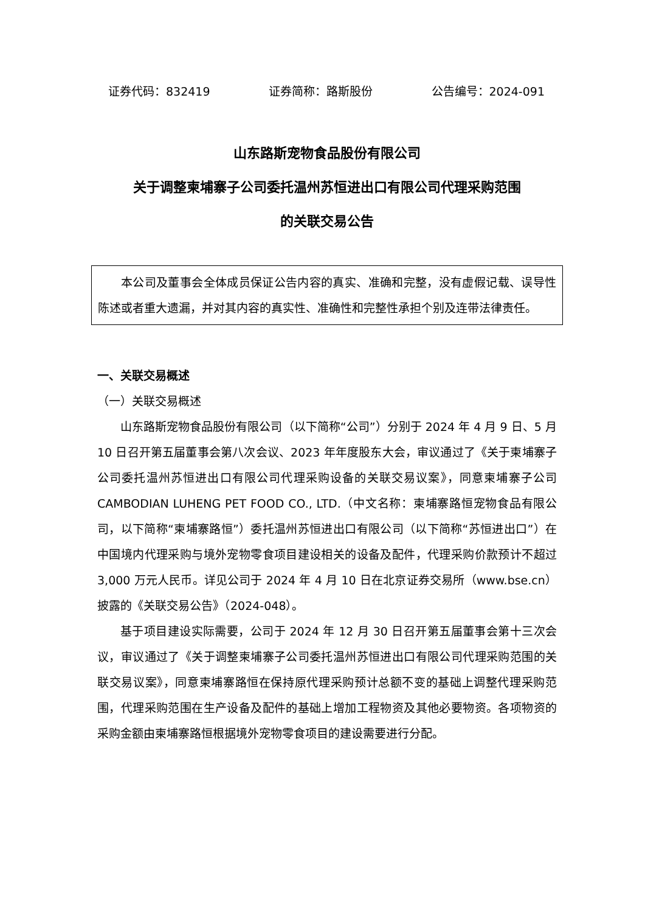证券代码：832419 证券简称：路斯股份 公告编号：2024-091
山东路斯宠物食品股份有限公司
关于调整柬埔寨子公司委托温州苏恒进出口有限公司代理采购范围
的关联交易公告
本公司及董事会全体成员保证公告内容的真实、准确和完整，没有虚假记载、误导性陈述或者重大遗漏，并对其内容的真实性、准确性和完整性承担个别及连带法律责任。
一、关联交易概述
（一）关联交易概述
山东路斯宠物食品股份有限公司（以下简称“公司”）分别于 2024 年 4 月 9 日、5 月 10 日召开第五届董事会第八次会议、2023 年年度股东大会，审议通过了《关于柬埔寨子公司委托温州苏恒进出口有限公司代理采购设备的关联交易议案》，同意柬埔寨子公司 CAMBODIAN LUHENG PET FOOD CO., LTD.（中文名称：柬埔寨路恒宠物食品有限公司，以下简称“柬埔寨路恒”）委托温州苏恒进出口有限公司（以下简称“苏恒进出口”）在中国境内代理采购与境外宠物零食项目建设相关的设备及配件，代理采购价款预计不超过 3,000 万元人民币。详见公司于 2024 年 4 月 10 日在北京证券交易所（www.bse.cn）披露的《关联交易公告》（2024-048）。
基于项目建设实际需要，公司于 2024 年 12 月 30 日召开第五届董事会第十三次会议，审议通过了《关于调整柬埔寨子公司委托温州苏恒进出口有限公司代理采购范围的关联交易议案》，同意柬埔寨路恒在保持原代理采购预计总额不变的基础上调整代理采购范围，代理采购范围在生产设备及配件的基础上增加工程物资及其他必要物资。各项物资的采购金额由柬埔寨路恒根据境外宠物零食项目的建设需要进行分配。